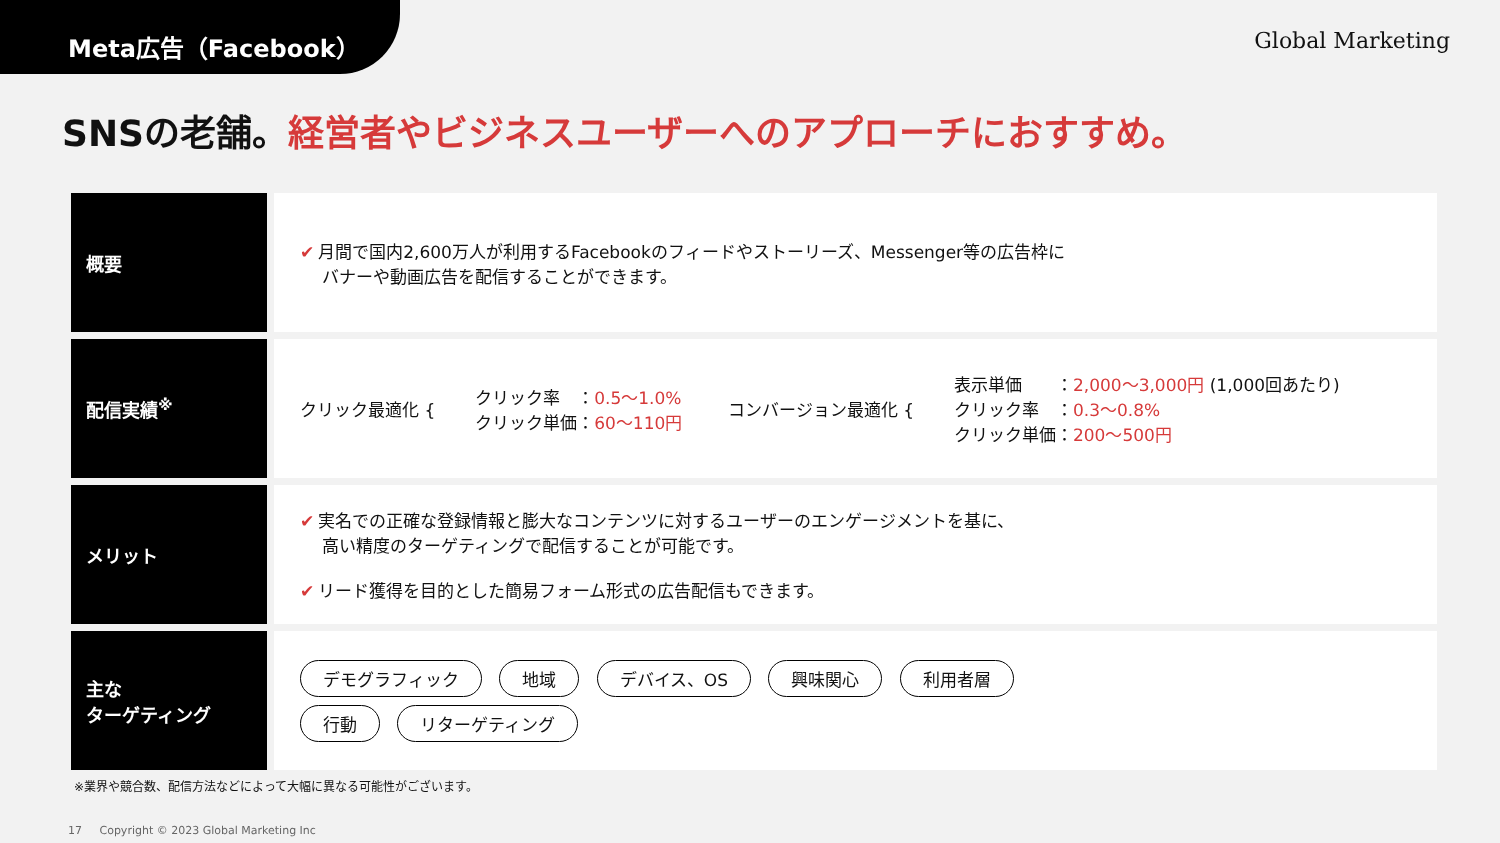Meta広告（Facebook）
Global Marketing
SNSの老舗。経営者やビジネスユーザーへのアプローチにおすすめ。
| 概要 | ✔ 月間で国内2,600万人が利用するFacebookのフィードやストーリーズ、Messenger等の広告枠に バナーや動画広告を配信することができます。 |
| 配信実績<sup>※</sup> | クリック最適化 { クリック率 ： 0.5〜1.0% クリック単価： 60〜110円 コンバージョン最適化 { 表示単価 ： 2,000〜3,000円 (1,000回あたり) クリック率 ： 0.3〜0.8% クリック単価： 200〜500円 |
| メリット | ✔ 実名での正確な登録情報と膨大なコンテンツに対するユーザーのエンゲージメントを基に、 高い精度のターゲティングで配信することが可能です。 ✔ リード獲得を目的とした簡易フォーム形式の広告配信もできます。 |
| 主な ターゲティング | デモグラフィック 地域 デバイス、OS 興味関心 利用者層 行動 リターゲティング |
※業界や競合数、配信方法などによって大幅に異なる可能性がございます。
17 Copyright © 2023 Global Marketing Inc